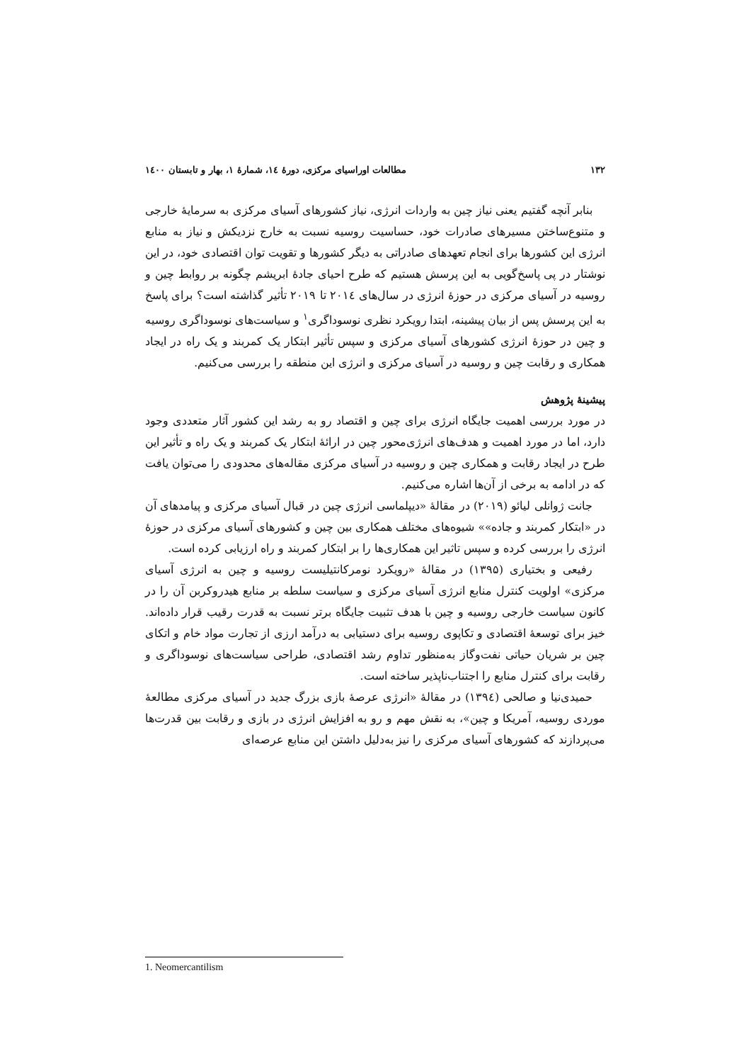۱۳۲ مطالعات اوراسیای مرکزی، دورهٔ ۱٤، شمارهٔ ۱، بهار و تابستان ۱٤۰۰
بنابر آنچه گفتیم یعنی نیاز چین به واردات انرژی، نیاز کشورهای آسیای مرکزی به سرمایهٔ خارجی و متنوع‌ساختن مسیرهای صادرات خود، حساسیت روسیه نسبت به خارج نزدیکش و نیاز به منابع انرژی این کشورها برای انجام تعهدهای صادراتی به دیگر کشورها و تقویت توان اقتصادی خود، در این نوشتار در پی پاسخ‌گویی به این پرسش هستیم که طرح احیای جادهٔ ابریشم چگونه بر روابط چین و روسیه در آسیای مرکزی در حوزهٔ انرژی در سال‌های ۲۰۱٤ تا ۲۰۱۹ تأثیر گذاشته است؟ برای پاسخ به این پرسش پس از بیان پیشینه، ابتدا رویکرد نظری نوسوداگری<sup>۱</sup> و سیاست‌های نوسوداگری روسیه و چین در حوزهٔ انرژی کشورهای آسیای مرکزی و سپس تأثیر ابتکار یک کمربند و یک راه در ایجاد همکاری و رقابت چین و روسیه در آسیای مرکزی و انرژی این منطقه را بررسی می‌کنیم.
پیشینهٔ پژوهش
در مورد بررسی اهمیت جایگاه انرژی برای چین و اقتصاد رو به رشد این کشور آثار متعددی وجود دارد، اما در مورد اهمیت و هدف‌های انرژی‌محور چین در ارائهٔ ابتکار یک کمربند و یک راه و تأثیر این طرح در ایجاد رقابت و همکاری چین و روسیه در آسیای مرکزی مقاله‌های محدودی را می‌توان یافت که در ادامه به برخی از آن‌ها اشاره می‌کنیم.
جانت ژوانلی لیائو (۲۰۱۹) در مقالهٔ «دیپلماسی انرژی چین در قبال آسیای مرکزی و پیامدهای آن در «ابتکار کمربند و جاده»» شیوه‌های مختلف همکاری بین چین و کشورهای آسیای مرکزی در حوزهٔ انرژی را بررسی کرده و سپس تاثیر این همکاری‌ها را بر ابتکار کمربند و راه ارزیابی کرده است.
رفیعی و بختیاری (۱۳۹۵) در مقالهٔ «رویکرد نومرکانتیلیست روسیه و چین به انرژی آسیای مرکزی» اولویت کنترل منابع انرژی آسیای مرکزی و سیاست سلطه بر منابع هیدروکربن آن را در کانون سیاست خارجی روسیه و چین با هدف تثبیت جایگاه برتر نسبت به قدرت رقیب قرار داده‌اند. خیز برای توسعهٔ اقتصادی و تکاپوی روسیه برای دستیابی به درآمد ارزی از تجارت مواد خام و اتکای چین بر شریان حیاتی نفت‌وگاز به‌منظور تداوم رشد اقتصادی، طراحی سیاست‌های نوسوداگری و رقابت برای کنترل منابع را اجتناب‌ناپذیر ساخته است.
حمیدی‌نیا و صالحی (۱۳۹٤) در مقالهٔ «انرژی عرصهٔ بازی بزرگ جدید در آسیای مرکزی مطالعهٔ موردی روسیه، آمریکا و چین»، به نقش مهم و رو به افزایش انرژی در بازی و رقابت بین قدرت‌ها می‌پردازند که کشورهای آسیای مرکزی را نیز به‌دلیل داشتن این منابع عرصه‌ای
1. Neomercantilism